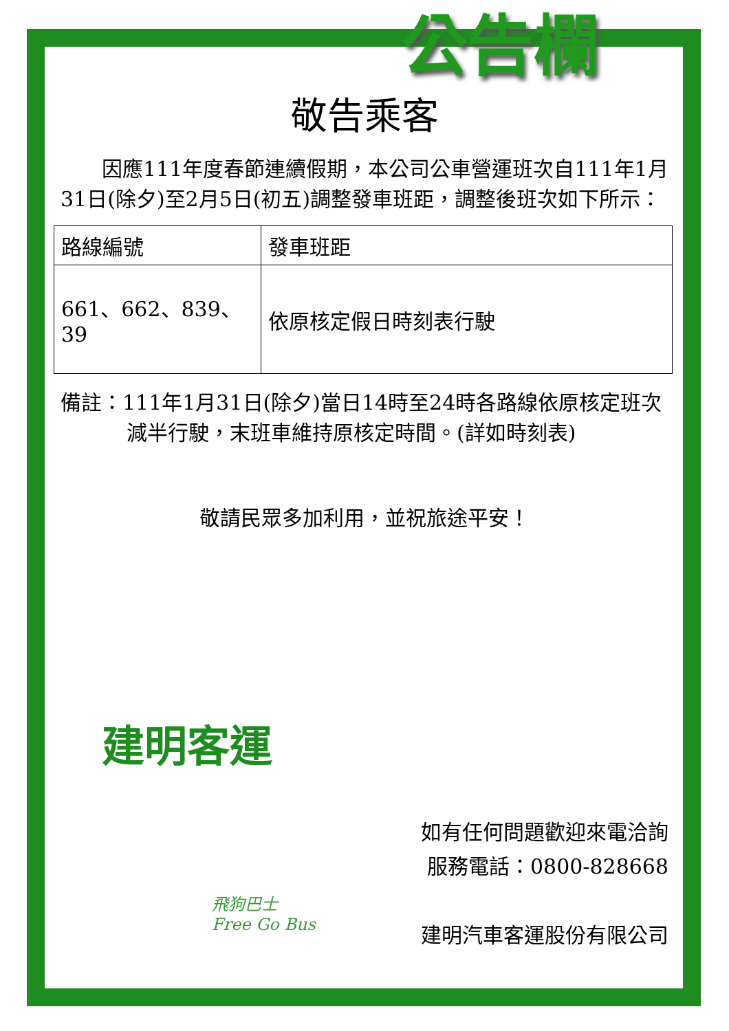公告欄
敬告乘客
　　因應111年度春節連續假期，本公司公車營運班次自111年1月31日(除夕)至2月5日(初五)調整發車班距，調整後班次如下所示：
| 路線編號 | 發車班距 |
| --- | --- |
| 661、662、839、39 | 依原核定假日時刻表行駛 |
備註：111年1月31日(除夕)當日14時至24時各路線依原核定班次減半行駛，末班車維持原核定時間。(詳如時刻表)
敬請民眾多加利用，並祝旅途平安！
建明客運
飛狗巴士
Free Go Bus
如有任何問題歡迎來電洽詢
服務電話：0800-828668
建明汽車客運股份有限公司